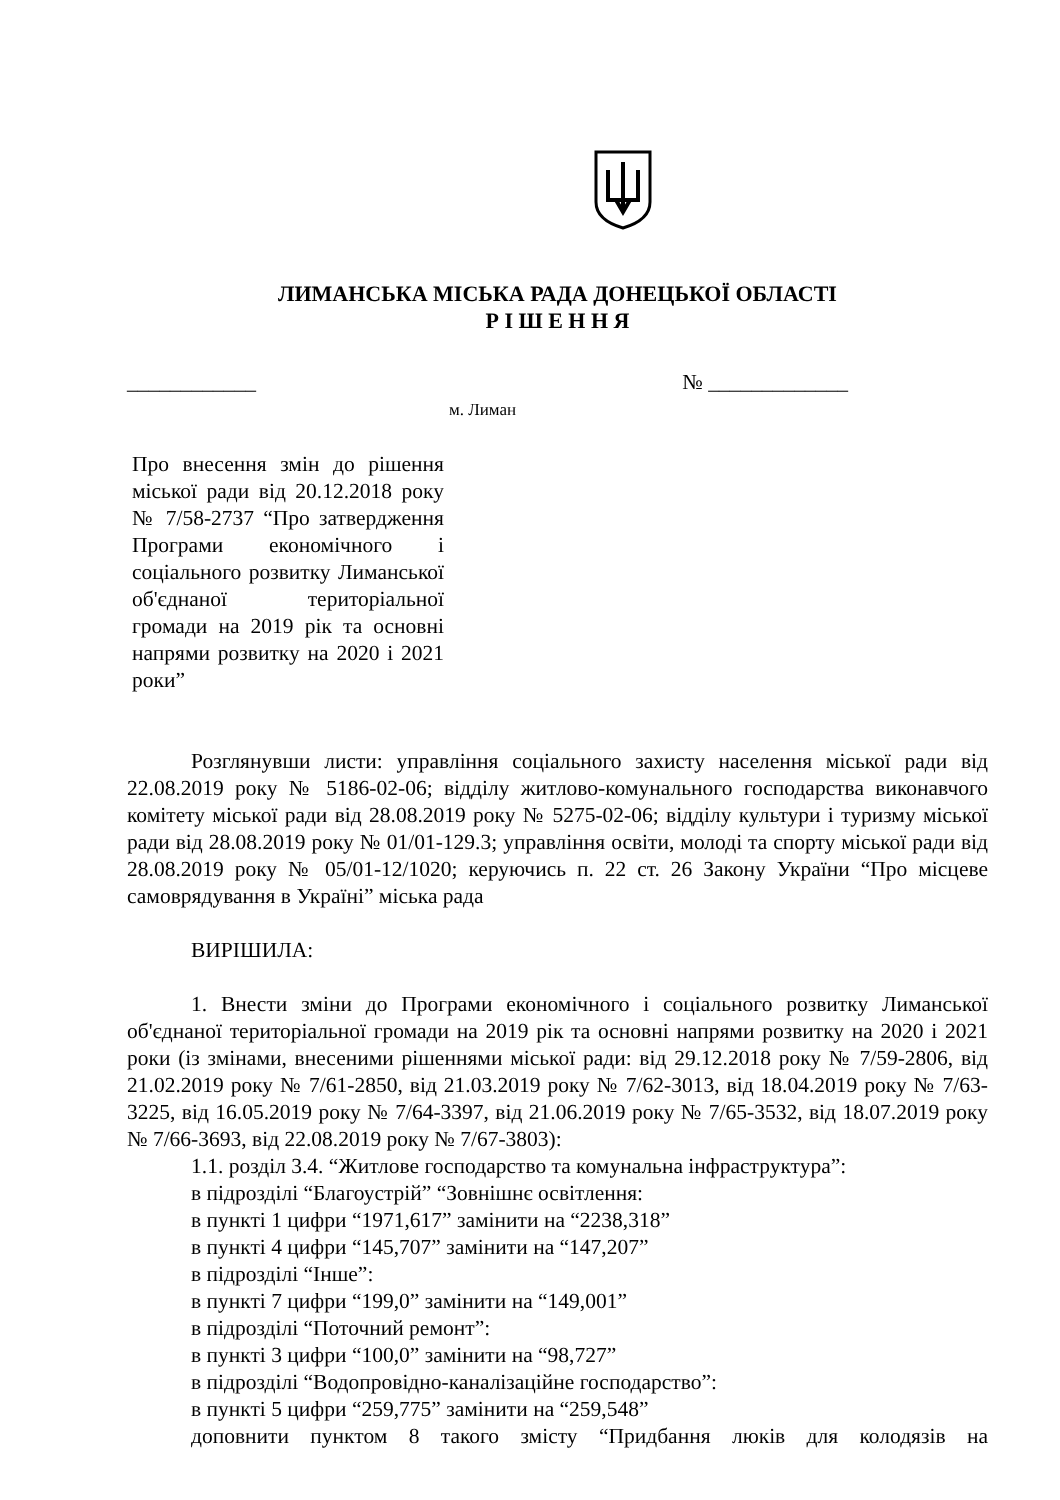ЛИМАНСЬКА МІСЬКА РАДА ДОНЕЦЬКОЇ ОБЛАСТІ
Р І Ш Е Н Н Я
____________ № _____________
м. Лиман
Про внесення змін до рішення міської ради від 20.12.2018 року № 7/58-2737 “Про затвердження Програми економічного і соціального розвитку Лиманської об'єднаної територіальної громади на 2019 рік та основні напрями розвитку на 2020 і 2021 роки”
Розглянувши листи: управління соціального захисту населення міської ради від 22.08.2019 року № 5186-02-06; відділу житлово-комунального господарства виконавчого комітету міської ради від 28.08.2019 року № 5275-02-06; відділу культури і туризму міської ради від 28.08.2019 року № 01/01-129.3; управління освіти, молоді та спорту міської ради від 28.08.2019 року № 05/01-12/1020; керуючись п. 22 ст. 26 Закону України “Про місцеве самоврядування в Україні” міська рада
ВИРІШИЛА:
1. Внести зміни до Програми економічного і соціального розвитку Лиманської об'єднаної територіальної громади на 2019 рік та основні напрями розвитку на 2020 і 2021 роки (із змінами, внесеними рішеннями міської ради: від 29.12.2018 року № 7/59-2806, від 21.02.2019 року № 7/61-2850, від 21.03.2019 року № 7/62-3013, від 18.04.2019 року № 7/63-3225, від 16.05.2019 року № 7/64-3397, від 21.06.2019 року № 7/65-3532, від 18.07.2019 року № 7/66-3693, від 22.08.2019 року № 7/67-3803):
1.1. розділ 3.4. “Житлове господарство та комунальна інфраструктура”:
в підрозділі “Благоустрій” “Зовнішнє освітлення:
в пункті 1 цифри “1971,617” замінити на “2238,318”
в пункті 4 цифри “145,707” замінити на “147,207”
в підрозділі “Інше”:
в пункті 7 цифри “199,0” замінити на “149,001”
в підрозділі “Поточний ремонт”:
в пункті 3 цифри “100,0” замінити на “98,727”
в підрозділі “Водопровідно-каналізаційне господарство”:
в пункті 5 цифри “259,775” замінити на “259,548”
доповнити пунктом 8 такого змісту “Придбання люків для колодязів на